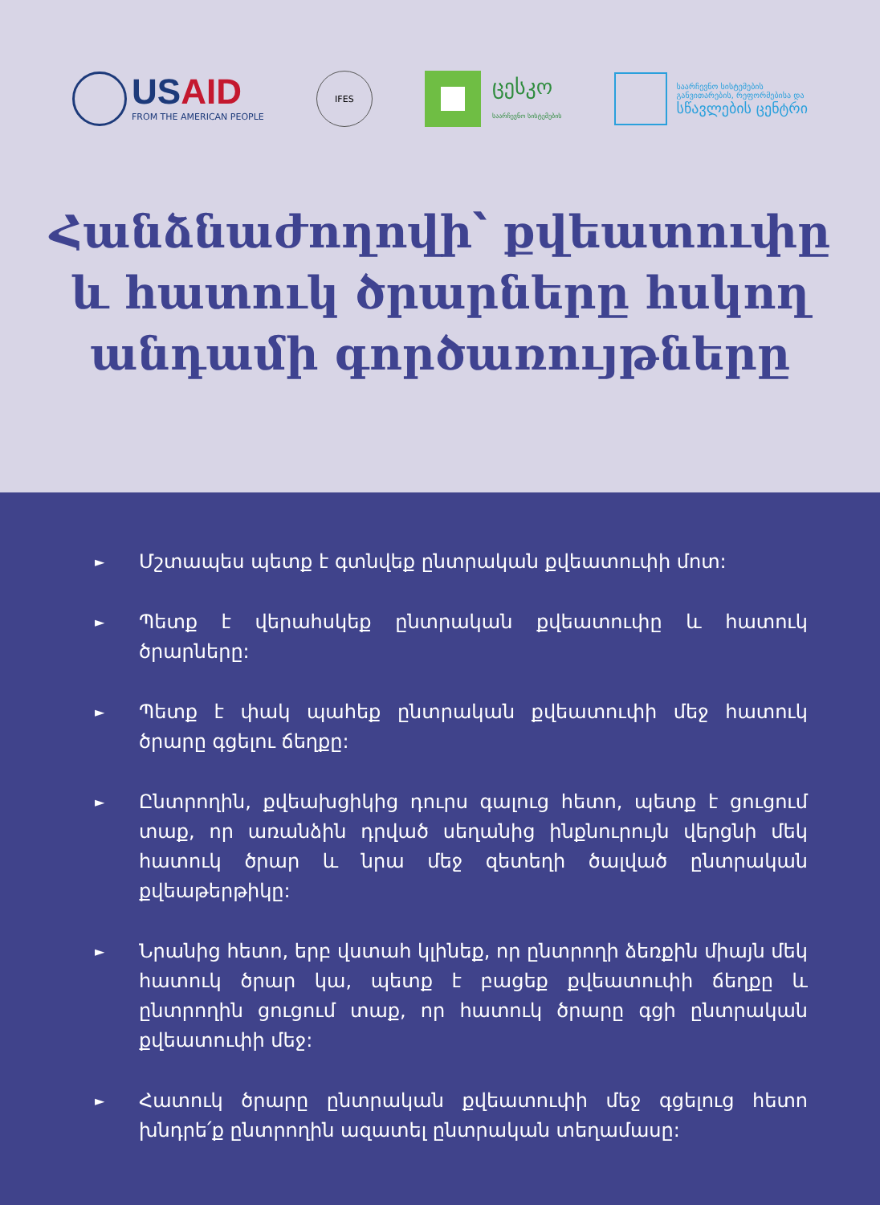USAID
FROM THE AMERICAN PEOPLE
IFES
ცესკო
საარჩევნო სისტემების
საარჩევნო სისტემების
განვითარების, რეფორმებისა და
სწავლების ცენტრი
Հանձնաժողովի՝ քվեատուփը
և հատուկ ծրարները հսկող
անդամի գործառույթները
► Մշտապես պետք է գտնվեք ընտրական քվեատուփի մոտ:
► Պետք է վերահսկեք ընտրական քվեատուփը և հատուկ ծրարները:
► Պետք է փակ պահեք ընտրական քվեատուփի մեջ հատուկ ծրարը գցելու ճեղքը:
► Ընտրողին, քվեախցիկից դուրս գալուց հետո, պետք է ցուցում տաք, որ առանձին դրված սեղանից ինքնուրույն վերցնի մեկ հատուկ ծրար և նրա մեջ զետեղի ծալված ընտրական քվեաթերթիկը:
► Նրանից հետո, երբ վստահ կլինեք, որ ընտրողի ձեռքին միայն մեկ հատուկ ծրար կա, պետք է բացեք քվեատուփի ճեղքը և ընտրողին ցուցում տաք, որ հատուկ ծրարը գցի ընտրական քվեատուփի մեջ:
► Հատուկ ծրարը ընտրական քվեատուփի մեջ գցելուց հետո խնդրե՛ք ընտրողին ազատել ընտրական տեղամասը: